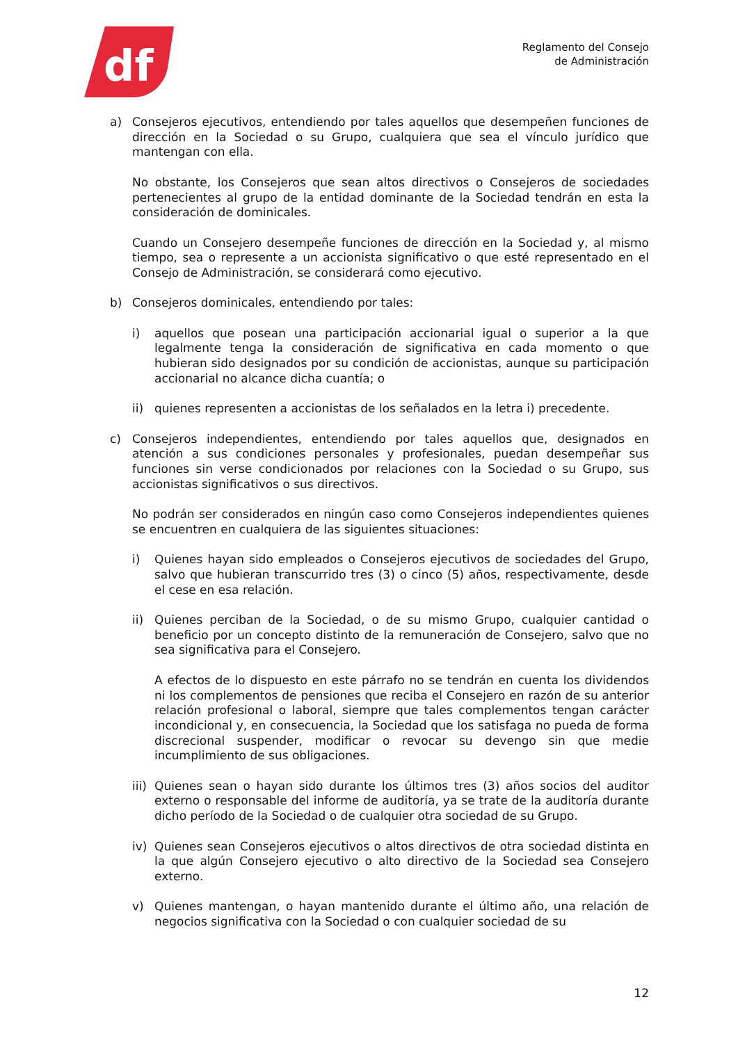df
Reglamento del Consejo
de Administración
a) Consejeros ejecutivos, entendiendo por tales aquellos que desempeñen funciones de dirección en la Sociedad o su Grupo, cualquiera que sea el vínculo jurídico que mantengan con ella.
No obstante, los Consejeros que sean altos directivos o Consejeros de sociedades pertenecientes al grupo de la entidad dominante de la Sociedad tendrán en esta la consideración de dominicales.
Cuando un Consejero desempeñe funciones de dirección en la Sociedad y, al mismo tiempo, sea o represente a un accionista significativo o que esté representado en el Consejo de Administración, se considerará como ejecutivo.
b) Consejeros dominicales, entendiendo por tales:
i) aquellos que posean una participación accionarial igual o superior a la que legalmente tenga la consideración de significativa en cada momento o que hubieran sido designados por su condición de accionistas, aunque su participación accionarial no alcance dicha cuantía; o
ii) quienes representen a accionistas de los señalados en la letra i) precedente.
c) Consejeros independientes, entendiendo por tales aquellos que, designados en atención a sus condiciones personales y profesionales, puedan desempeñar sus funciones sin verse condicionados por relaciones con la Sociedad o su Grupo, sus accionistas significativos o sus directivos.
No podrán ser considerados en ningún caso como Consejeros independientes quienes se encuentren en cualquiera de las siguientes situaciones:
i) Quienes hayan sido empleados o Consejeros ejecutivos de sociedades del Grupo, salvo que hubieran transcurrido tres (3) o cinco (5) años, respectivamente, desde el cese en esa relación.
ii) Quienes perciban de la Sociedad, o de su mismo Grupo, cualquier cantidad o beneficio por un concepto distinto de la remuneración de Consejero, salvo que no sea significativa para el Consejero.
A efectos de lo dispuesto en este párrafo no se tendrán en cuenta los dividendos ni los complementos de pensiones que reciba el Consejero en razón de su anterior relación profesional o laboral, siempre que tales complementos tengan carácter incondicional y, en consecuencia, la Sociedad que los satisfaga no pueda de forma discrecional suspender, modificar o revocar su devengo sin que medie incumplimiento de sus obligaciones.
iii)
Quienes sean o hayan sido durante los últimos tres (3) años socios del auditor externo o responsable del informe de auditoría, ya se trate de la auditoría durante dicho período de la Sociedad o de cualquier otra sociedad de su Grupo.
iv) Quienes sean Consejeros ejecutivos o altos directivos de otra sociedad distinta en la que algún Consejero ejecutivo o alto directivo de la Sociedad sea Consejero externo.
v) Quienes mantengan, o hayan mantenido durante el último año, una relación de negocios significativa con la Sociedad o con cualquier sociedad de su
12